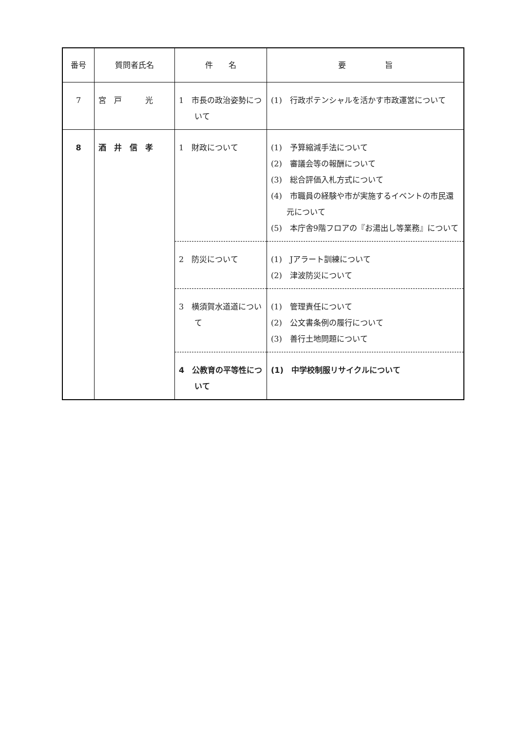| 番号 | 質問者氏名 | 件 名 | 要 旨 |
| --- | --- | --- | --- |
| 7 | 宮 戸 光 | 1 市長の政治姿勢について | (1) 行政ポテンシャルを活かす市政運営について |
| 8 | 酒 井 信 孝 | 1 財政について | (1) 予算縮減手法について (2) 審議会等の報酬について (3) 総合評価入札方式について (4) 市職員の経験や市が実施するイベントの市民還元について (5) 本庁舎9階フロアの『お湯出し等業務』について |
| | | 2 防災について | (1) Jアラート訓練について (2) 津波防災について |
| | | 3 横須賀水道道について | (1) 管理責任について (2) 公文書条例の履行について (3) 善行土地問題について |
| | | 4 公教育の平等性について | (1) 中学校制服リサイクルについて |